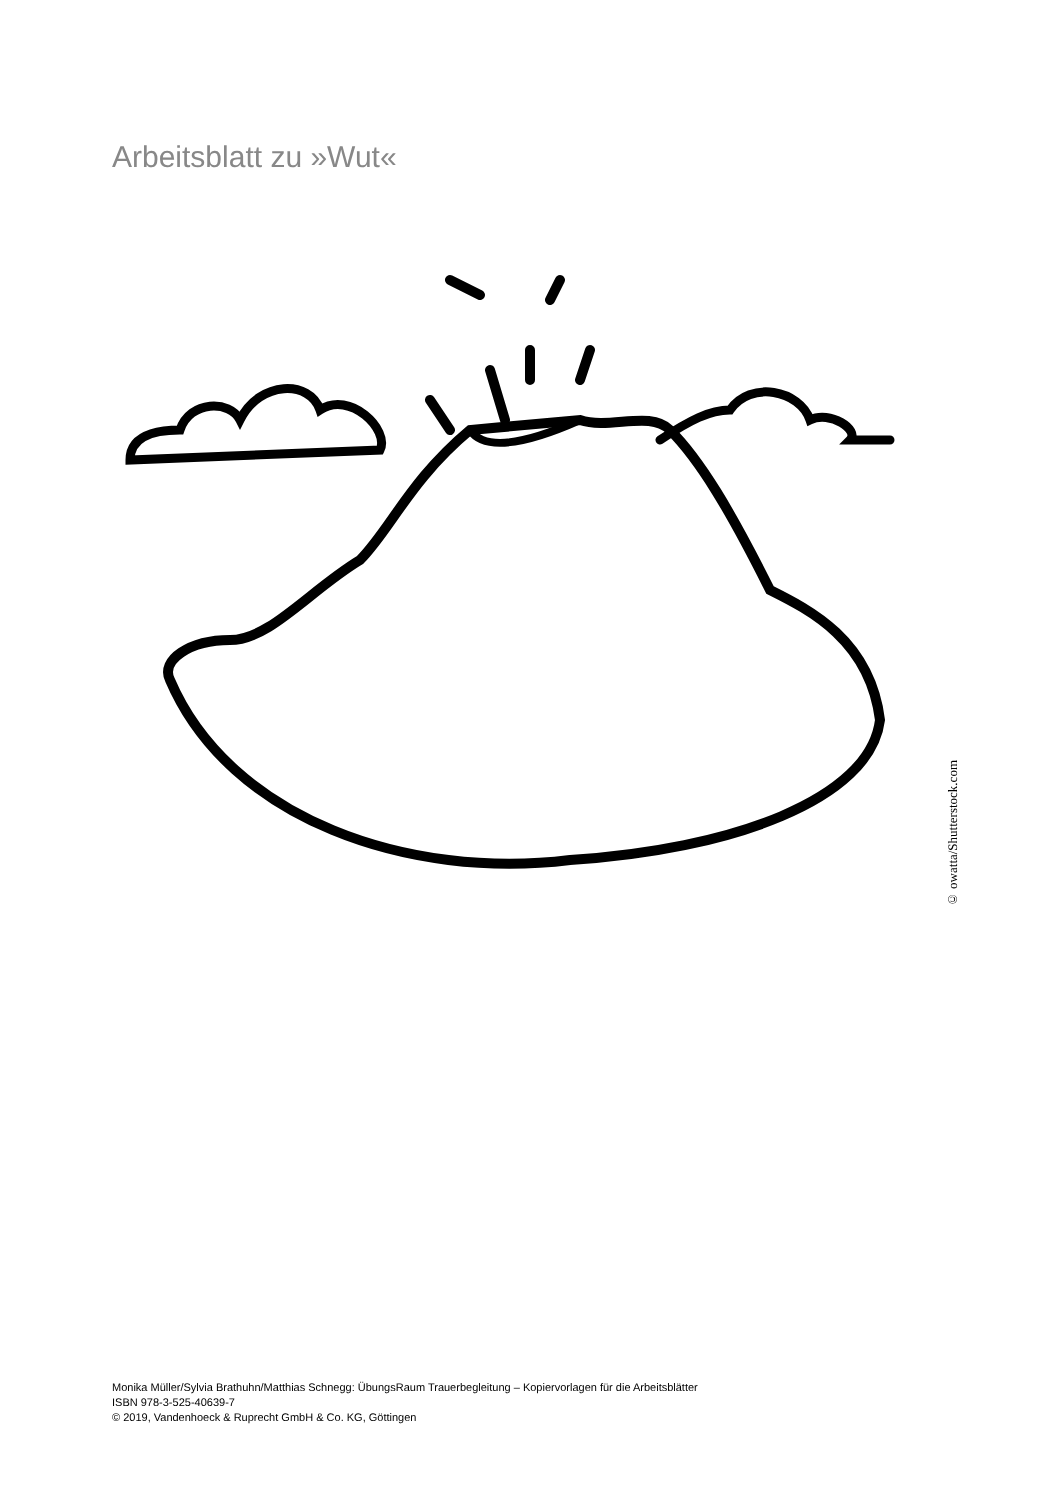Arbeitsblatt zu »Wut«
© owatta/Shutterstock.com
Monika Müller/Sylvia Brathuhn/Matthias Schnegg: ÜbungsRaum Trauerbegleitung – Kopiervorlagen für die Arbeitsblätter
ISBN 978-3-525-40639-7
© 2019, Vandenhoeck & Ruprecht GmbH & Co. KG, Göttingen